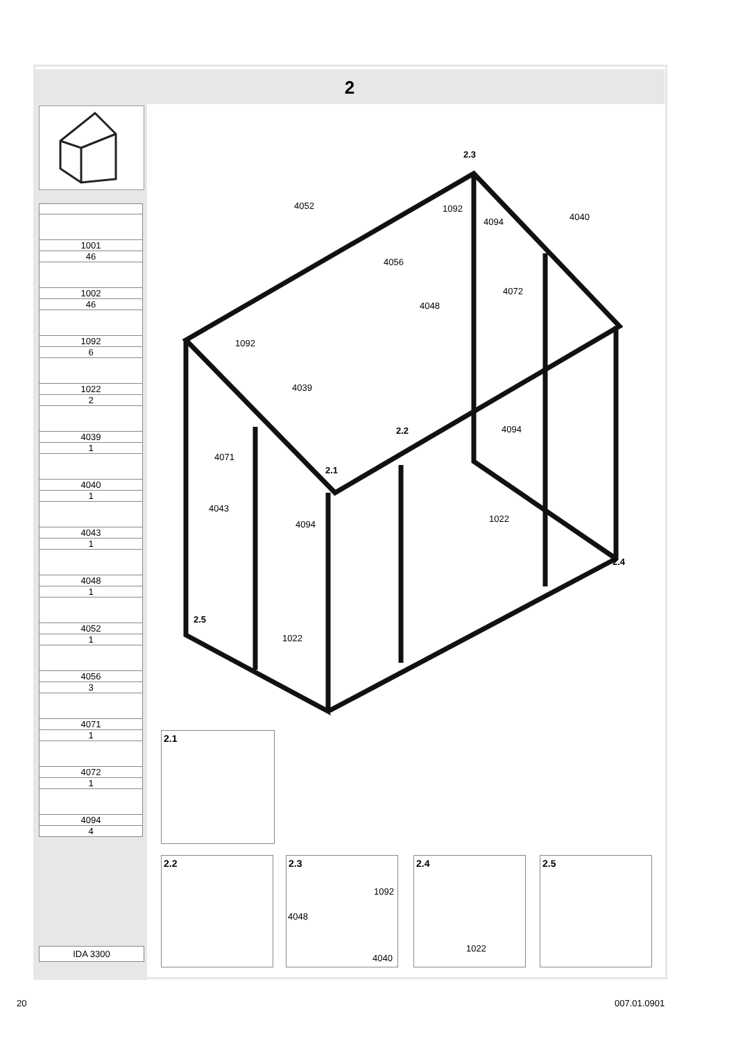2
| 1001 |
| 46 |
| 1002 |
| 46 |
| 1092 |
| 6 |
| 1022 |
| 2 |
| 4039 |
| 1 |
| 4040 |
| 1 |
| 4043 |
| 1 |
| 4048 |
| 1 |
| 4052 |
| 1 |
| 4056 |
| 3 |
| 4071 |
| 1 |
| 4072 |
| 1 |
| 4094 |
| 4 |
IDA 3300
2.3
4052 1092
4094 4040
4056
4072
4048
1092
4039
2.2 4094
4071
2.1
4043
1022
4094
2.4
2.5
1022
2.1
2.2 2.3
1092
4048
4040
2.4
1022
2.5
20 007.01.0901